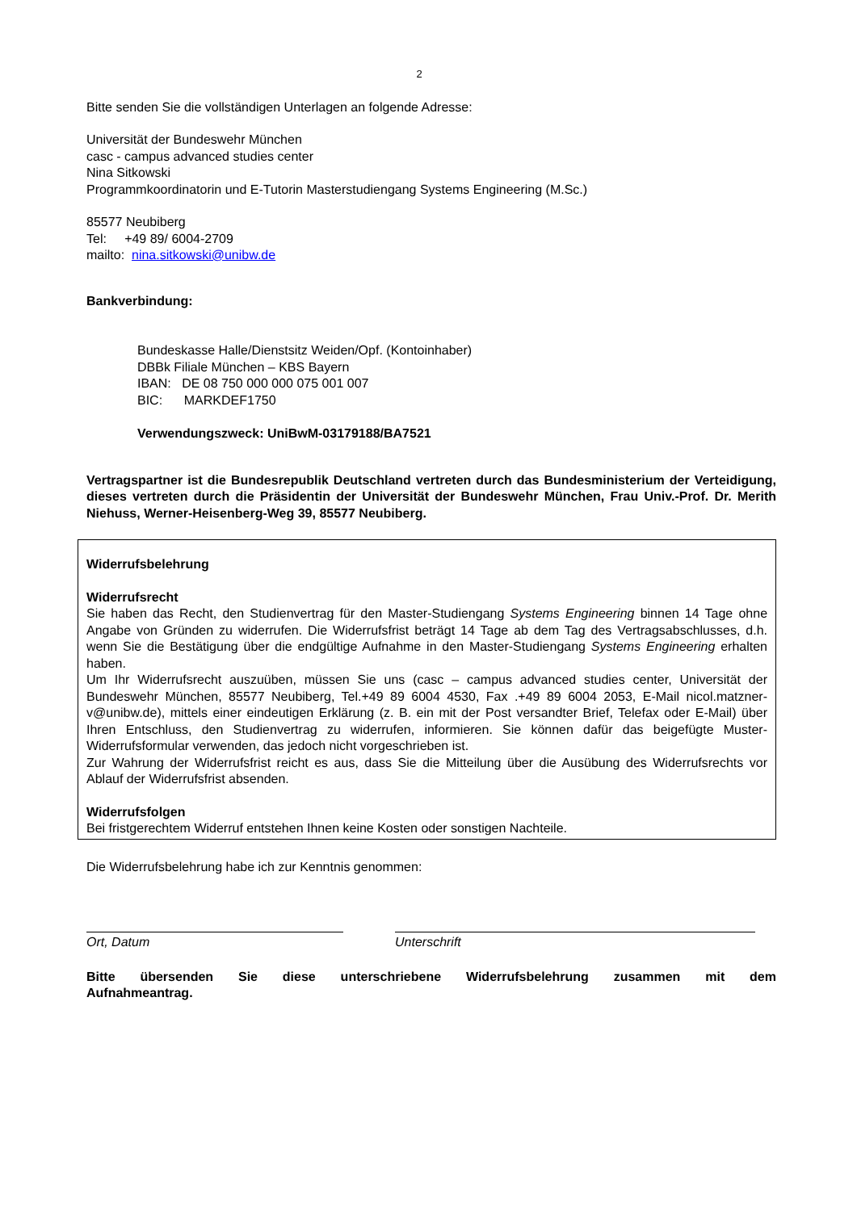2
Bitte senden Sie die vollständigen Unterlagen an folgende Adresse:
Universität der Bundeswehr München
casc - campus advanced studies center
Nina Sitkowski
Programmkoordinatorin und E-Tutorin Masterstudiengang Systems Engineering (M.Sc.)
85577 Neubiberg
Tel: +49 89/ 6004-2709
mailto: nina.sitkowski@unibw.de
Bankverbindung:
Bundeskasse Halle/Dienstsitz Weiden/Opf. (Kontoinhaber)
DBBk Filiale München – KBS Bayern
IBAN: DE 08 750 000 000 075 001 007
BIC: MARKDEF1750
Verwendungszweck: UniBwM-03179188/BA7521
Vertragspartner ist die Bundesrepublik Deutschland vertreten durch das Bundesministerium der Verteidigung, dieses vertreten durch die Präsidentin der Universität der Bundeswehr München, Frau Univ.-Prof. Dr. Merith Niehuss, Werner-Heisenberg-Weg 39, 85577 Neubiberg.
Widerrufsbelehrung
Widerrufsrecht
Sie haben das Recht, den Studienvertrag für den Master-Studiengang Systems Engineering binnen 14 Tage ohne Angabe von Gründen zu widerrufen. Die Widerrufsfrist beträgt 14 Tage ab dem Tag des Vertragsabschlusses, d.h. wenn Sie die Bestätigung über die endgültige Aufnahme in den Master-Studiengang Systems Engineering erhalten haben.
Um Ihr Widerrufsrecht auszuüben, müssen Sie uns (casc – campus advanced studies center, Universität der Bundeswehr München, 85577 Neubiberg, Tel.+49 89 6004 4530, Fax .+49 89 6004 2053, E-Mail nicol.matzner-v@unibw.de), mittels einer eindeutigen Erklärung (z. B. ein mit der Post versandter Brief, Telefax oder E-Mail) über Ihren Entschluss, den Studienvertrag zu widerrufen, informieren. Sie können dafür das beigefügte Muster-Widerrufsformular verwenden, das jedoch nicht vorgeschrieben ist.
Zur Wahrung der Widerrufsfrist reicht es aus, dass Sie die Mitteilung über die Ausübung des Widerrufsrechts vor Ablauf der Widerrufsfrist absenden.
Widerrufsfolgen
Bei fristgerechtem Widerruf entstehen Ihnen keine Kosten oder sonstigen Nachteile.
Die Widerrufsbelehrung habe ich zur Kenntnis genommen:
Ort, Datum Unterschrift
Bitte übersenden Sie diese unterschriebene Widerrufsbelehrung zusammen mit dem Aufnahmeantrag.